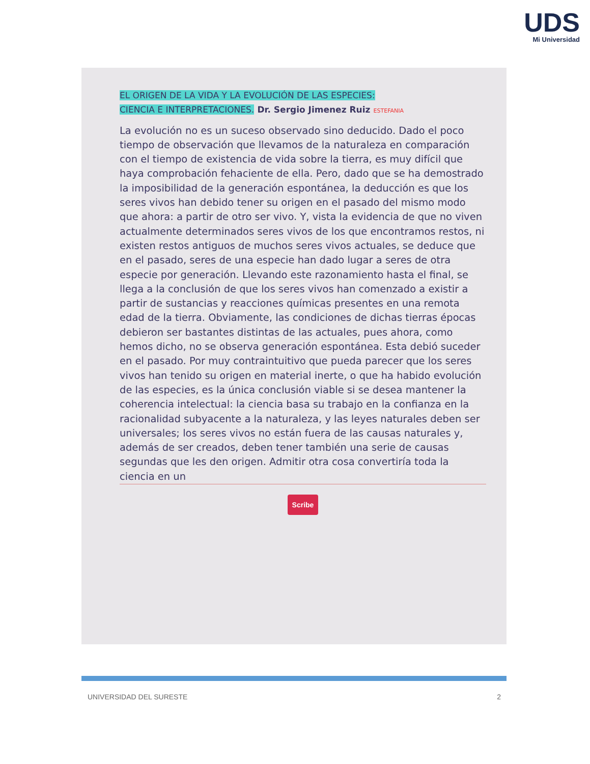UDS
Mi Universidad
EL ORIGEN DE LA VIDA Y LA EVOLUCIÓN DE LAS ESPECIES:
CIENCIA E INTERPRETACIONES. Dr. Sergio Jimenez Ruiz ESTEFANIA
La evolución no es un suceso observado sino deducido. Dado el poco tiempo de observación que llevamos de la naturaleza en comparación con el tiempo de existencia de vida sobre la tierra, es muy difícil que haya comprobación fehaciente de ella. Pero, dado que se ha demostrado la imposibilidad de la generación espontánea, la deducción es que los seres vivos han debido tener su origen en el pasado del mismo modo que ahora: a partir de otro ser vivo. Y, vista la evidencia de que no viven actualmente determinados seres vivos de los que encontramos restos, ni existen restos antiguos de muchos seres vivos actuales, se deduce que en el pasado, seres de una especie han dado lugar a seres de otra especie por generación. Llevando este razonamiento hasta el final, se llega a la conclusión de que los seres vivos han comenzado a existir a partir de sustancias y reacciones químicas presentes en una remota edad de la tierra. Obviamente, las condiciones de dichas tierras épocas debieron ser bastantes distintas de las actuales, pues ahora, como hemos dicho, no se observa generación espontánea. Esta debió suceder en el pasado. Por muy contraintuitivo que pueda parecer que los seres vivos han tenido su origen en material inerte, o que ha habido evolución de las especies, es la única conclusión viable si se desea mantener la coherencia intelectual: la ciencia basa su trabajo en la confianza en la racionalidad subyacente a la naturaleza, y las leyes naturales deben ser universales; los seres vivos no están fuera de las causas naturales y, además de ser creados, deben tener también una serie de causas segundas que les den origen. Admitir otra cosa convertiría toda la ciencia en un
Scribe
UNIVERSIDAD DEL SURESTE 2